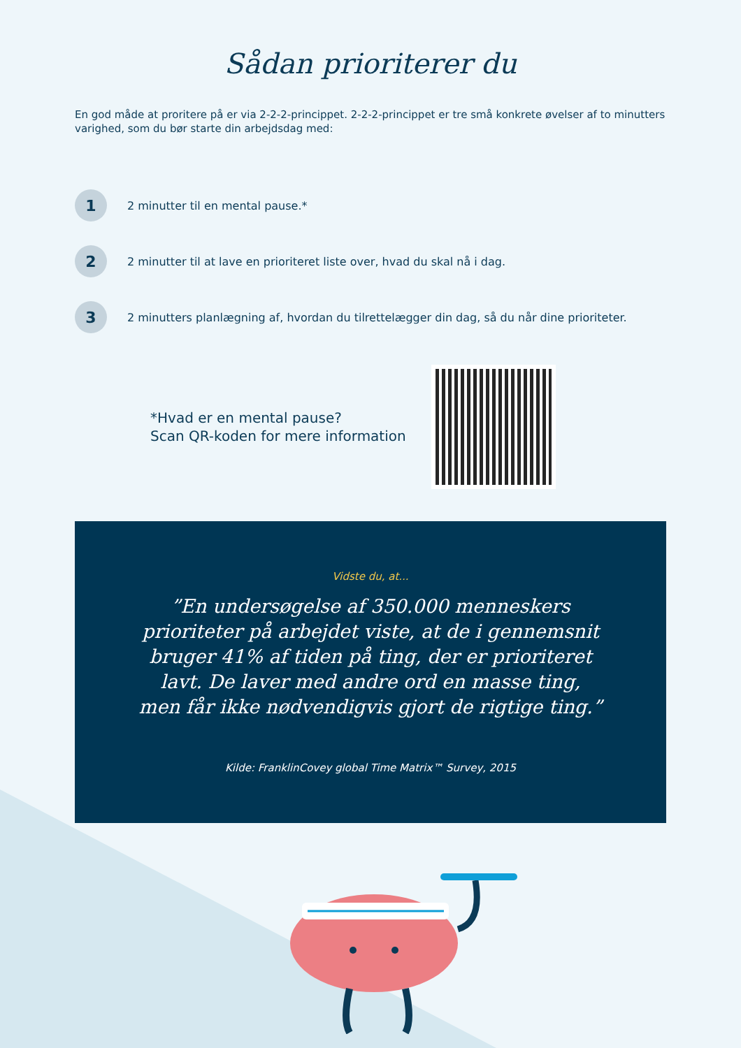Sådan prioriterer du
En god måde at proritere på er via 2-2-2-princippet. 2-2-2-princippet er tre små konkrete øvelser af to minutters varighed, som du bør starte din arbejdsdag med:
1
2 minutter til en mental pause.*
2
2 minutter til at lave en prioriteret liste over, hvad du skal nå i dag.
3
2 minutters planlægning af, hvordan du tilrettelægger din dag, så du når dine prioriteter.
*Hvad er en mental pause?
Scan QR-koden for mere information
Vidste du, at...
”En undersøgelse af 350.000 menneskers prioriteter på arbejdet viste, at de i gennemsnit bruger 41% af tiden på ting, der er prioriteret lavt. De laver med andre ord en masse ting, men får ikke nødvendigvis gjort de rigtige ting.”
Kilde: FranklinCovey global Time Matrix™ Survey, 2015